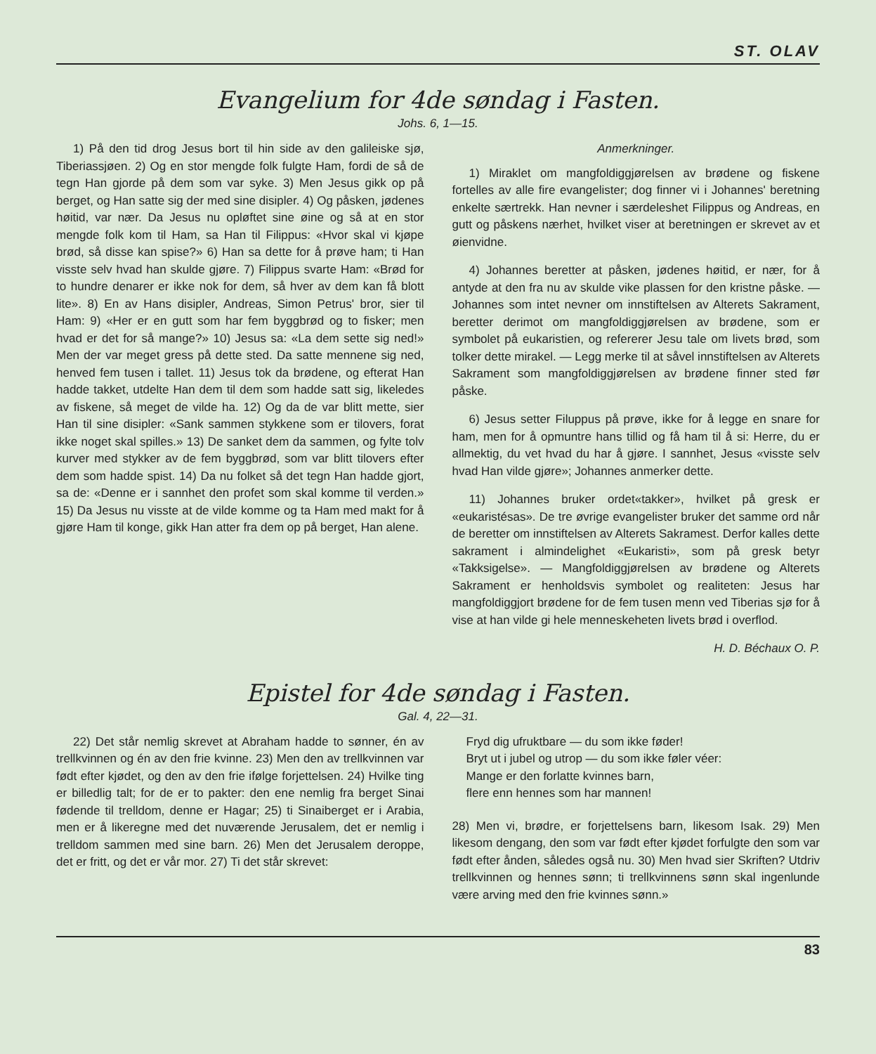ST. OLAV
Evangelium for 4de søndag i Fasten.
Johs. 6, 1—15.
1) På den tid drog Jesus bort til hin side av den galileiske sjø, Tiberiassjøen. 2) Og en stor mengde folk fulgte Ham, fordi de så de tegn Han gjorde på dem som var syke. 3) Men Jesus gikk op på berget, og Han satte sig der med sine disipler. 4) Og påsken, jødenes høitid, var nær. Da Jesus nu opløftet sine øine og så at en stor mengde folk kom til Ham, sa Han til Filippus: «Hvor skal vi kjøpe brød, så disse kan spise?» 6) Han sa dette for å prøve ham; ti Han visste selv hvad han skulde gjøre. 7) Filippus svarte Ham: «Brød for to hundre denarer er ikke nok for dem, så hver av dem kan få blott lite». 8) En av Hans disipler, Andreas, Simon Petrus' bror, sier til Ham: 9) «Her er en gutt som har fem byggbrød og to fisker; men hvad er det for så mange?» 10) Jesus sa: «La dem sette sig ned!» Men der var meget gress på dette sted. Da satte mennene sig ned, henved fem tusen i tallet. 11) Jesus tok da brødene, og efterat Han hadde takket, utdelte Han dem til dem som hadde satt sig, likeledes av fiskene, så meget de vilde ha. 12) Og da de var blitt mette, sier Han til sine disipler: «Sank sammen stykkene som er tilovers, forat ikke noget skal spilles.» 13) De sanket dem da sammen, og fylte tolv kurver med stykker av de fem byggbrød, som var blitt tilovers efter dem som hadde spist. 14) Da nu folket så det tegn Han hadde gjort, sa de: «Denne er i sannhet den profet som skal komme til verden.» 15) Da Jesus nu visste at de vilde komme og ta Ham med makt for å gjøre Ham til konge, gikk Han atter fra dem op på berget, Han alene.
Anmerkninger.
1) Miraklet om mangfoldiggjørelsen av brødene og fiskene fortelles av alle fire evangelister; dog finner vi i Johannes' beretning enkelte særtrekk. Han nevner i særdeleshet Filippus og Andreas, en gutt og påskens nærhet, hvilket viser at beretningen er skrevet av et øienvidne.
4) Johannes beretter at påsken, jødenes høitid, er nær, for å antyde at den fra nu av skulde vike plassen for den kristne påske. — Johannes som intet nevner om innstiftelsen av Alterets Sakrament, beretter derimot om mangfoldiggjørelsen av brødene, som er symbolet på eukaristien, og refererer Jesu tale om livets brød, som tolker dette mirakel. — Legg merke til at såvel innstiftelsen av Alterets Sakrament som mangfoldiggjørelsen av brødene finner sted før påske.
6) Jesus setter Filuppus på prøve, ikke for å legge en snare for ham, men for å opmuntre hans tillid og få ham til å si: Herre, du er allmektig, du vet hvad du har å gjøre. I sannhet, Jesus «visste selv hvad Han vilde gjøre»; Johannes anmerker dette.
11) Johannes bruker ordet«takker», hvilket på gresk er «eukaristésas». De tre øvrige evangelister bruker det samme ord når de beretter om innstiftelsen av Alterets Sakramest. Derfor kalles dette sakrament i almindelighet «Eukaristi», som på gresk betyr «Takksigelse». — Mangfoldiggjørelsen av brødene og Alterets Sakrament er henholdsvis symbolet og realiteten: Jesus har mangfoldiggjort brødene for de fem tusen menn ved Tiberias sjø for å vise at han vilde gi hele menneskeheten livets brød i overflod.
H. D. Béchaux O. P.
Epistel for 4de søndag i Fasten.
Gal. 4, 22—31.
22) Det står nemlig skrevet at Abraham hadde to sønner, én av trellkvinnen og én av den frie kvinne. 23) Men den av trellkvinnen var født efter kjødet, og den av den frie ifølge forjettelsen. 24) Hvilke ting er billedlig talt; for de er to pakter: den ene nemlig fra berget Sinai fødende til trelldom, denne er Hagar; 25) ti Sinaiberget er i Arabia, men er å likeregne med det nuværende Jerusalem, det er nemlig i trelldom sammen med sine barn. 26) Men det Jerusalem deroppe, det er fritt, og det er vår mor. 27) Ti det står skrevet:
Fryd dig ufruktbare — du som ikke føder!
Bryt ut i jubel og utrop — du som ikke føler véer:
Mange er den forlatte kvinnes barn,
flere enn hennes som har mannen!
28) Men vi, brødre, er forjettelsens barn, likesom Isak. 29) Men likesom dengang, den som var født efter kjødet forfulgte den som var født efter ånden, således også nu. 30) Men hvad sier Skriften? Utdriv trellkvinnen og hennes sønn; ti trellkvinnens sønn skal ingenlunde være arving med den frie kvinnes sønn.»
83